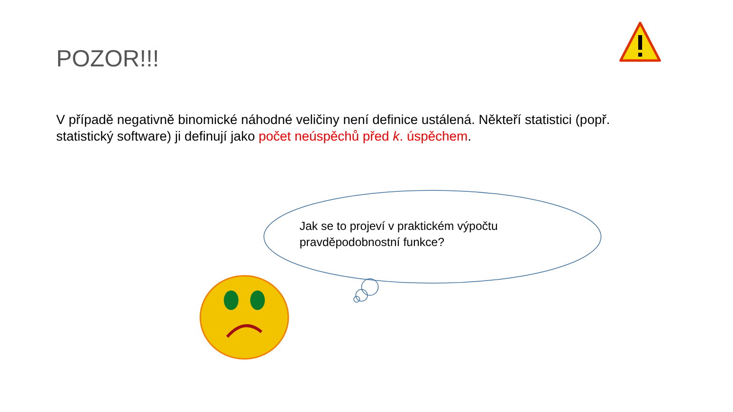POZOR!!!
V případě negativně binomické náhodné veličiny není definice ustálená. Někteří statistici (popř. statistický software) ji definují jako počet neúspěchů před k. úspěchem.
Jak se to projeví v praktickém výpočtu pravděpodobnostní funkce?